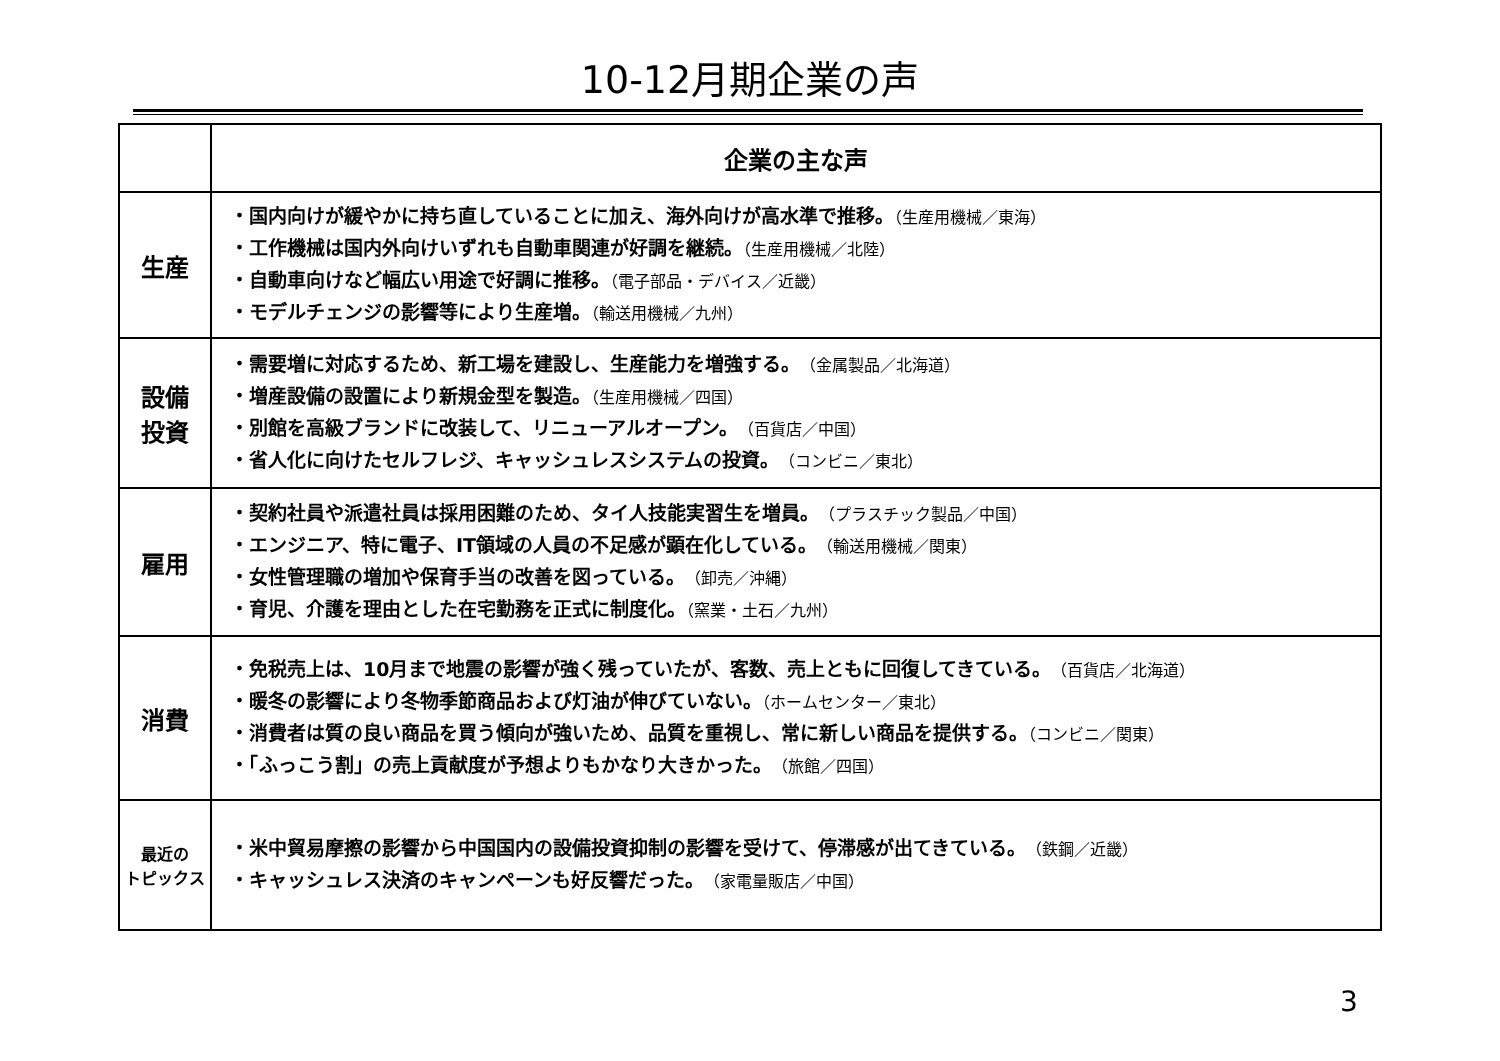10-12月期企業の声
| | 企業の主な声 |
| --- | --- |
| 生産 | ・国内向けが緩やかに持ち直していることに加え、海外向けが高水準で推移。 （生産用機械／東海） ・工作機械は国内外向けいずれも自動車関連が好調を継続。 （生産用機械／北陸） ・自動車向けなど幅広い用途で好調に推移。 （電子部品・デバイス／近畿） ・モデルチェンジの影響等により生産増。 （輸送用機械／九州） |
| 設備 投資 | ・需要増に対応するため、新工場を建設し、生産能力を増強する。 （金属製品／北海道） ・増産設備の設置により新規金型を製造。 （生産用機械／四国） ・別館を高級ブランドに改装して、リニューアルオープン。 （百貨店／中国） ・省人化に向けたセルフレジ、キャッシュレスシステムの投資。 （コンビニ／東北） |
| 雇用 | ・契約社員や派遣社員は採用困難のため、タイ人技能実習生を増員。 （プラスチック製品／中国） ・エンジニア、特に電子、IT領域の人員の不足感が顕在化している。 （輸送用機械／関東） ・女性管理職の増加や保育手当の改善を図っている。 （卸売／沖縄） ・育児、介護を理由とした在宅勤務を正式に制度化。 （窯業・土石／九州） |
| 消費 | ・免税売上は、10月まで地震の影響が強く残っていたが、客数、売上ともに回復してきている。 （百貨店／北海道） ・暖冬の影響により冬物季節商品および灯油が伸びていない。 （ホームセンター／東北） ・消費者は質の良い商品を買う傾向が強いため、品質を重視し、常に新しい商品を提供する。 （コンビニ／関東） ・「ふっこう割」の売上貢献度が予想よりもかなり大きかった。 （旅館／四国） |
| 最近の トピックス | ・米中貿易摩擦の影響から中国国内の設備投資抑制の影響を受けて、停滞感が出てきている。 （鉄鋼／近畿） ・キャッシュレス決済のキャンペーンも好反響だった。 （家電量販店／中国） |
3